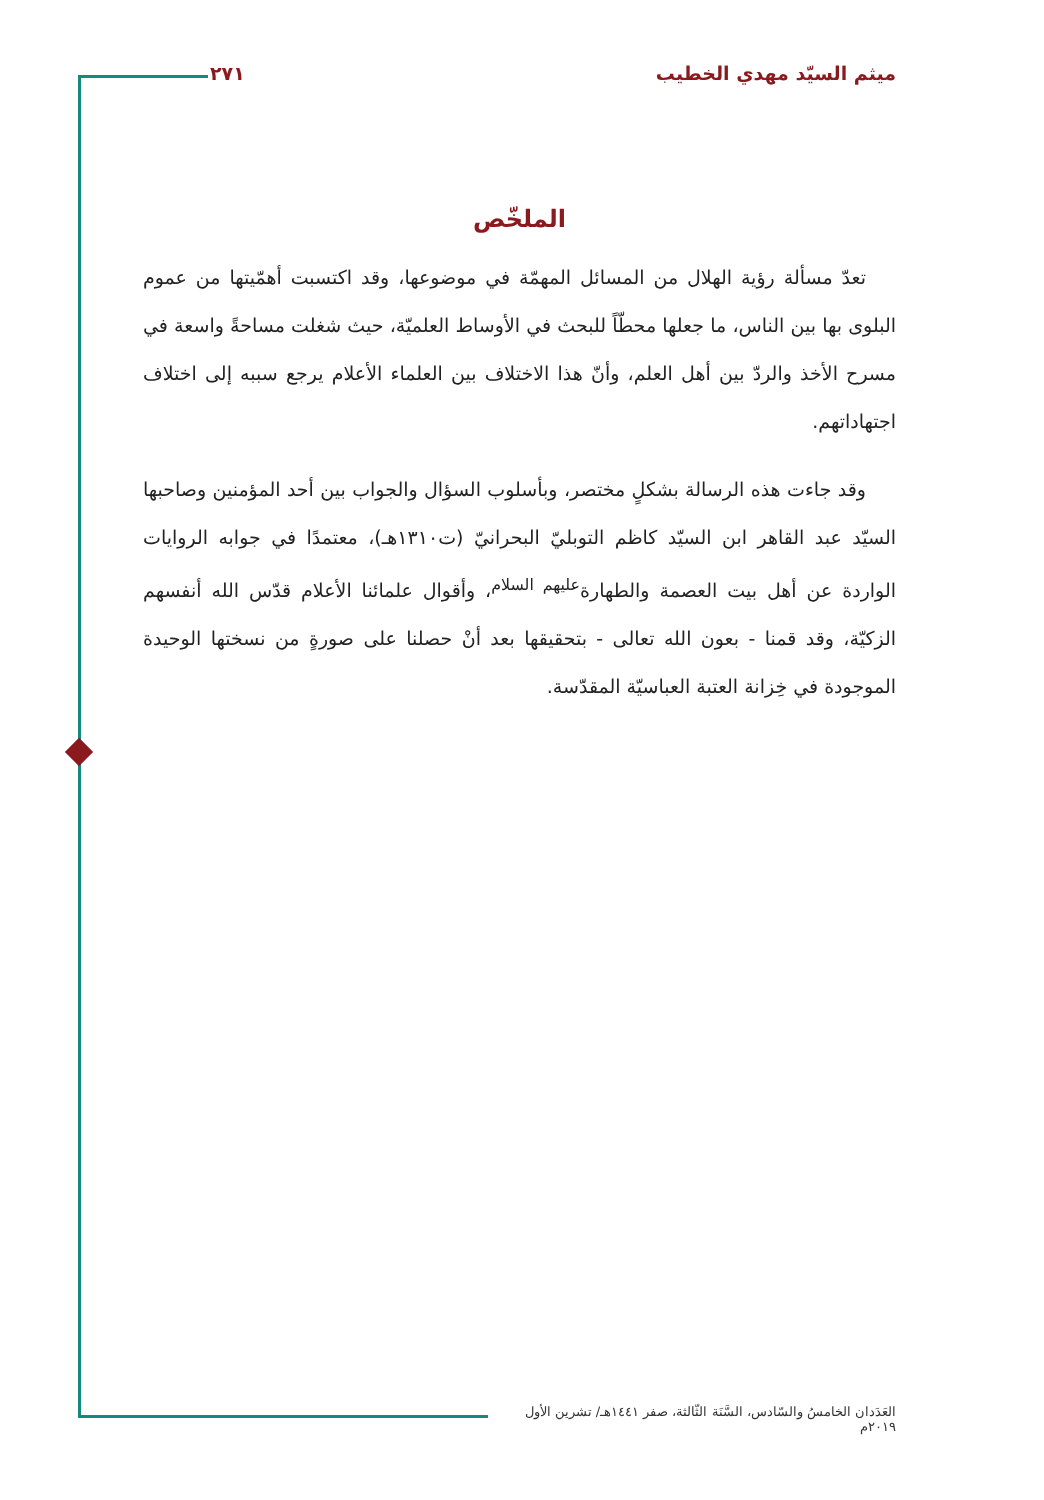ميثم السيّد مهدي الخطيب ٢٧١
الملخّص
تعدّ مسألة رؤية الهلال من المسائل المهمّة في موضوعها، وقد اكتسبت أهمّيتها من عموم البلوى بها بين الناس، ما جعلها محطّاً للبحث في الأوساط العلميّة، حيث شغلت مساحةً واسعة في مسرح الأخذ والردّ بين أهل العلم، وأنّ هذا الاختلاف بين العلماء الأعلام يرجع سببه إلى اختلاف اجتهاداتهم.
وقد جاءت هذه الرسالة بشكلٍ مختصر، وبأسلوب السؤال والجواب بين أحد المؤمنين وصاحبها السيّد عبد القاهر ابن السيّد كاظم التوبليّ البحرانيّ (ت١٣١٠هـ)، معتمدًا في جوابه الروايات الواردة عن أهل بيت العصمة والطهارة<sup>عليهم السلام</sup>، وأقوال علمائنا الأعلام قدّس الله أنفسهم الزكيّة، وقد قمنا - بعون الله تعالى - بتحقيقها بعد أنْ حصلنا على صورةٍ من نسختها الوحيدة الموجودة في خِزانة العتبة العباسيّة المقدّسة.
العَدَدان الخامسُ والسّادس، السَّنَة الثّالثة، صفر ١٤٤١هـ/ تشرين الأول ٢٠١٩م